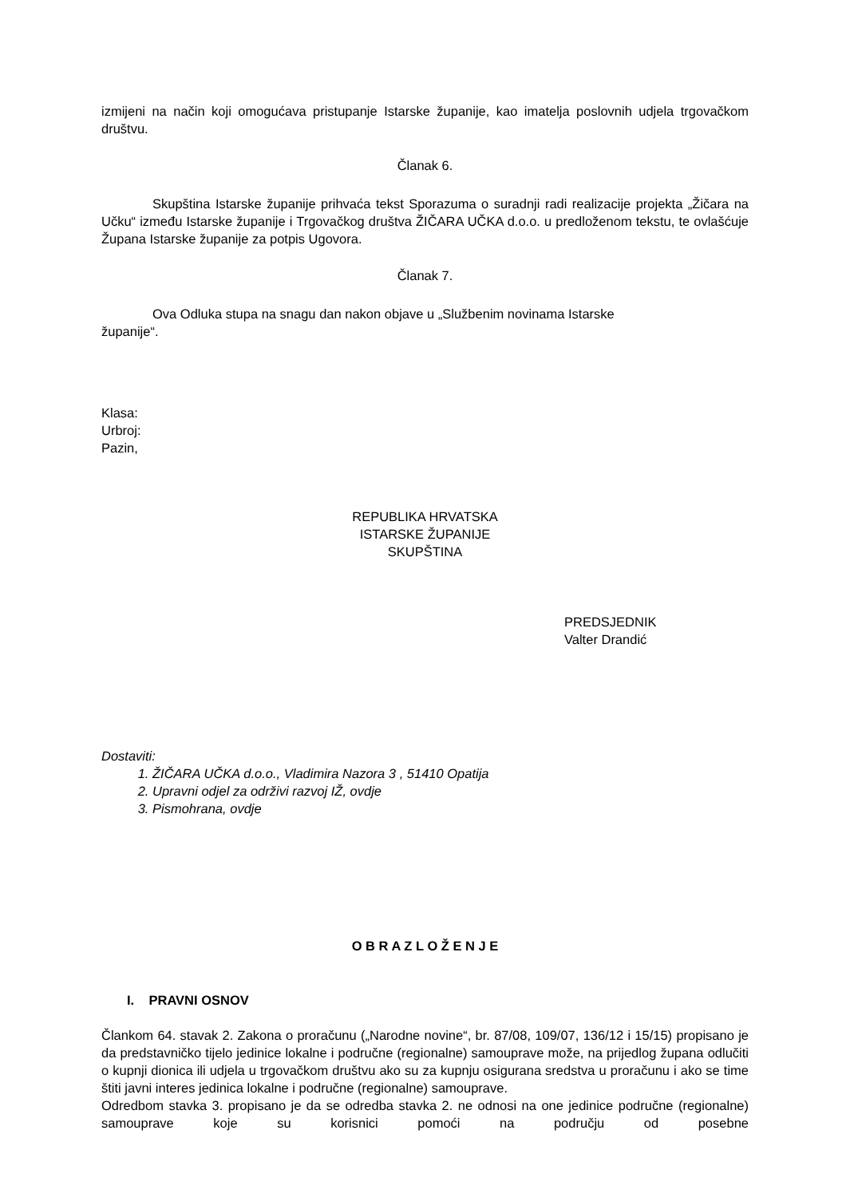izmijeni na način koji omogućava pristupanje Istarske županije, kao imatelja poslovnih udjela trgovačkom društvu.
Članak 6.
Skupština Istarske županije prihvaća tekst Sporazuma o suradnji radi realizacije projekta „Žičara na Učku“ između Istarske županije i Trgovačkog društva ŽIČARA UČKA d.o.o. u predloženom tekstu, te ovlašćuje Župana Istarske županije za potpis Ugovora.
Članak 7.
Ova Odluka stupa na snagu dan nakon objave u „Službenim novinama Istarske
županije“.
Klasa:
Urbroj:
Pazin,
REPUBLIKA HRVATSKA
ISTARSKE ŽUPANIJE
SKUPŠTINA
PREDSJEDNIK
Valter Drandić
Dostaviti:
1. ŽIČARA UČKA d.o.o., Vladimira Nazora 3 , 51410 Opatija
2. Upravni odjel za održivi razvoj IŽ, ovdje
3. Pismohrana, ovdje
O B R A Z L O Ž E N J E
I. PRAVNI OSNOV
Člankom 64. stavak 2. Zakona o proračunu („Narodne novine“, br. 87/08, 109/07, 136/12 i 15/15) propisano je da predstavničko tijelo jedinice lokalne i područne (regionalne) samouprave može, na prijedlog župana odlučiti o kupnji dionica ili udjela u trgovačkom društvu ako su za kupnju osigurana sredstva u proračunu i ako se time štiti javni interes jedinica lokalne i područne (regionalne) samouprave.
Odredbom stavka 3. propisano je da se odredba stavka 2. ne odnosi na one jedinice područne (regionalne) samouprave koje su korisnici pomoći na području od posebne